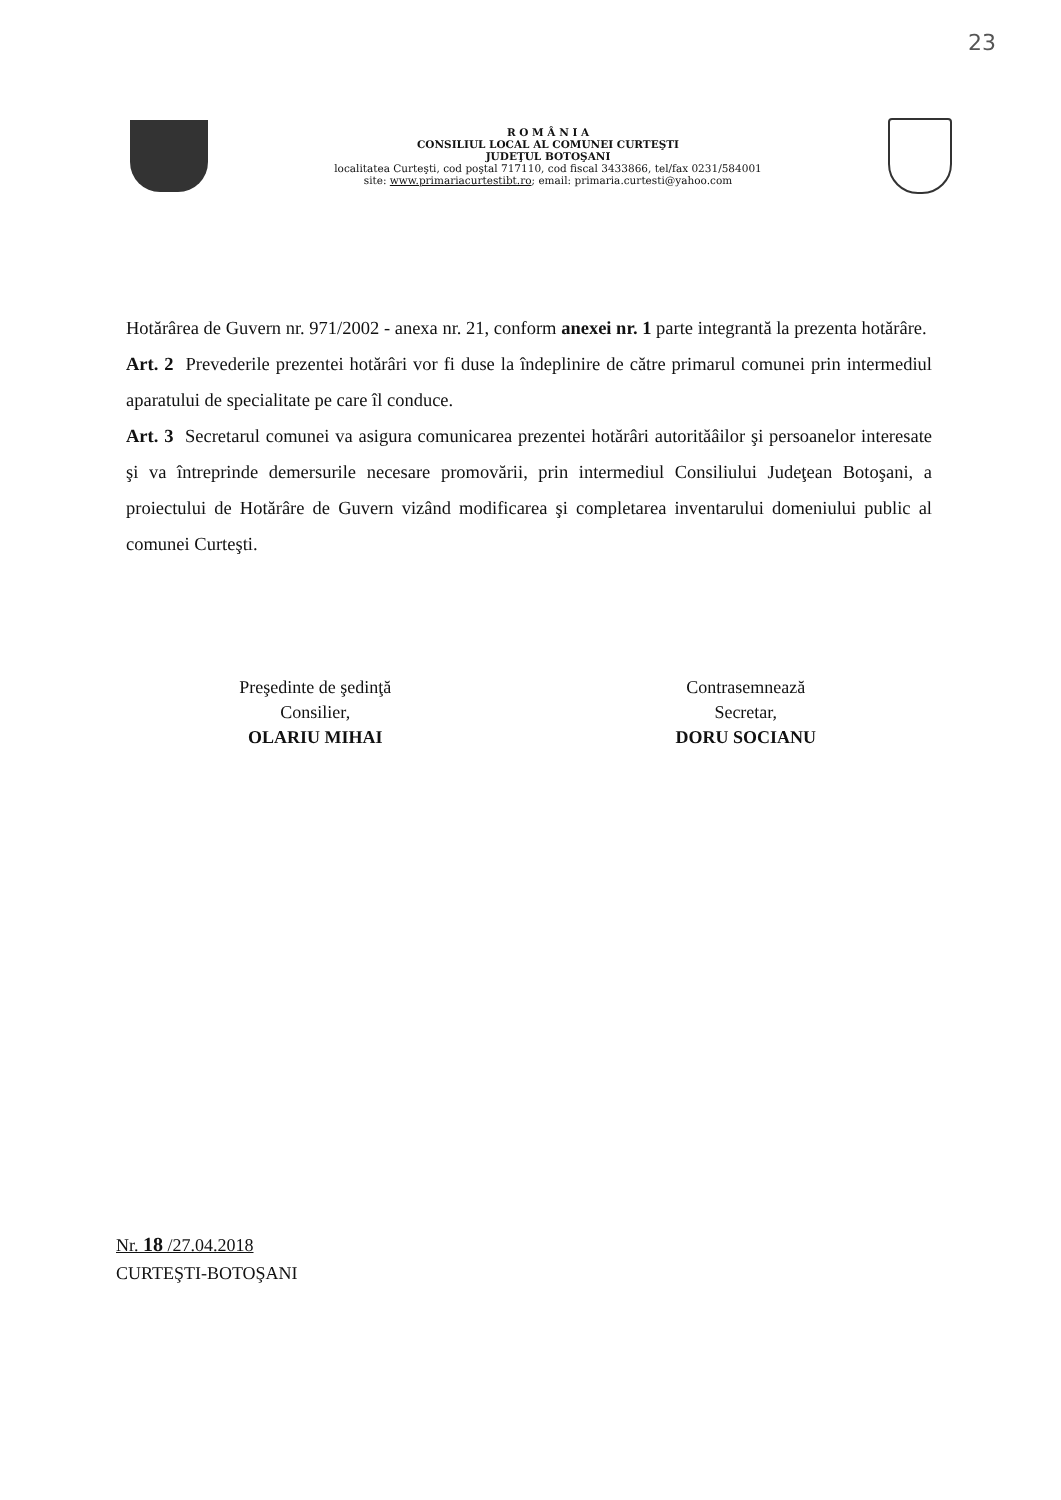23
R O M Â N I A
CONSILIUL LOCAL AL COMUNEI CURTEŞTI
JUDEŢUL BOTOŞANI
localitatea Curteşti, cod poştal 717110, cod fiscal 3433866, tel/fax 0231/584001
site: www.primariacurtestibt.ro; email: primaria.curtesti@yahoo.com
Hotărârea de Guvern nr. 971/2002 - anexa nr. 21, conform anexei nr. 1 parte integrantă la prezenta hotărâre.
Art. 2 Prevederile prezentei hotărâri vor fi duse la îndeplinire de către primarul comunei prin intermediul aparatului de specialitate pe care îl conduce.
Art. 3 Secretarul comunei va asigura comunicarea prezentei hotărâri autorităâilor şi persoanelor interesate şi va întreprinde demersurile necesare promovării, prin intermediul Consiliului Judeţean Botoşani, a proiectului de Hotărâre de Guvern vizând modificarea şi completarea inventarului domeniului public al comunei Curteşti.
Preşedinte de şedinţă
Consilier,
OLARIU MIHAI
Contrasemnează
Secretar,
DORU SOCIANU
Nr. 18 /27.04.2018
CURTEŞTI-BOTOŞANI